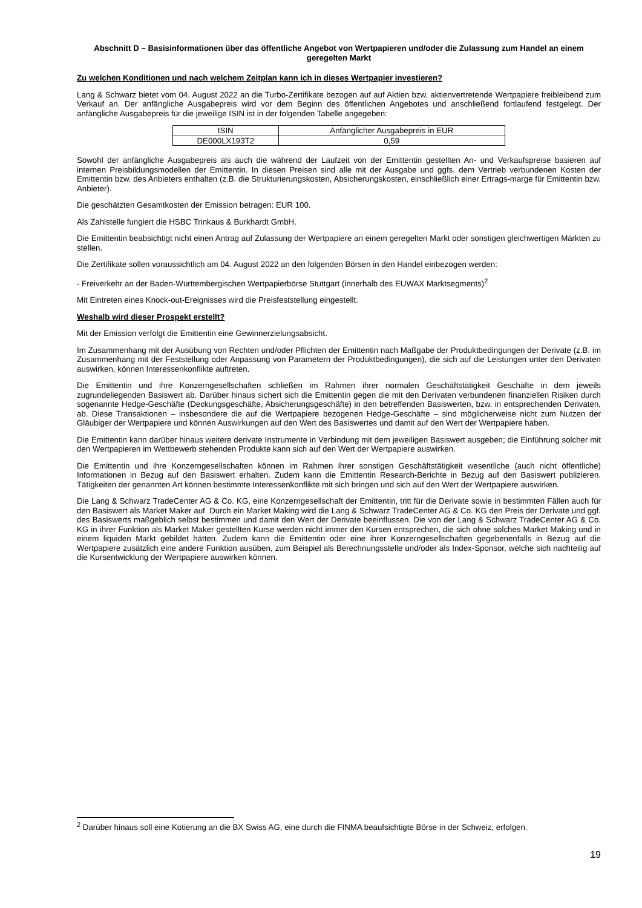Abschnitt D – Basisinformationen über das öffentliche Angebot von Wertpapieren und/oder die Zulassung zum Handel an einem geregelten Markt
Zu welchen Konditionen und nach welchem Zeitplan kann ich in dieses Wertpapier investieren?
Lang & Schwarz bietet vom 04. August 2022 an die Turbo-Zertifikate bezogen auf auf Aktien bzw. aktienvertretende Wertpapiere freibleibend zum Verkauf an. Der anfängliche Ausgabepreis wird vor dem Beginn des öffentlichen Angebotes und anschließend fortlaufend festgelegt. Der anfängliche Ausgabepreis für die jeweilige ISIN ist in der folgenden Tabelle angegeben:
| ISIN | Anfänglicher Ausgabepreis in EUR |
| --- | --- |
| DE000LX193T2 | 0,59 |
Sowohl der anfängliche Ausgabepreis als auch die während der Laufzeit von der Emittentin gestellten An- und Verkaufspreise basieren auf internen Preisbildungsmodellen der Emittentin. In diesen Preisen sind alle mit der Ausgabe und ggfs. dem Vertrieb verbundenen Kosten der Emittentin bzw. des Anbieters enthalten (z.B. die Strukturierungskosten, Absicherungskosten, einschließlich einer Ertrags-marge für Emittentin bzw. Anbieter).
Die geschätzten Gesamtkosten der Emission betragen: EUR 100.
Als Zahlstelle fungiert die HSBC Trinkaus & Burkhardt GmbH.
Die Emittentin beabsichtigt nicht einen Antrag auf Zulassung der Wertpapiere an einem geregelten Markt oder sonstigen gleichwertigen Märkten zu stellen.
Die Zertifikate sollen voraussichtlich am 04. August 2022 an den folgenden Börsen in den Handel einbezogen werden:
- Freiverkehr an der Baden-Württembergischen Wertpapierbörse Stuttgart (innerhalb des EUWAX Marktsegments)<sup>2</sup>
Mit Eintreten eines Knock-out-Ereignisses wird die Preisfeststellung eingestellt.
Weshalb wird dieser Prospekt erstellt?
Mit der Emission verfolgt die Emittentin eine Gewinnerzielungsabsicht.
Im Zusammenhang mit der Ausübung von Rechten und/oder Pflichten der Emittentin nach Maßgabe der Produktbedingungen der Derivate (z.B. im Zusammenhang mit der Feststellung oder Anpassung von Parametern der Produktbedingungen), die sich auf die Leistungen unter den Derivaten auswirken, können Interessenkonflikte auftreten.
Die Emittentin und ihre Konzerngesellschaften schließen im Rahmen ihrer normalen Geschäftstätigkeit Geschäfte in dem jeweils zugrundeliegenden Basiswert ab. Darüber hinaus sichert sich die Emittentin gegen die mit den Derivaten verbundenen finanziellen Risiken durch sogenannte Hedge-Geschäfte (Deckungsgeschäfte, Absicherungsgeschäfte) in den betreffenden Basiswerten, bzw. in entsprechenden Derivaten, ab. Diese Transaktionen – insbesondere die auf die Wertpapiere bezogenen Hedge-Geschäfte – sind möglicherweise nicht zum Nutzen der Gläubiger der Wertpapiere und können Auswirkungen auf den Wert des Basiswertes und damit auf den Wert der Wertpapiere haben.
Die Emittentin kann darüber hinaus weitere derivate Instrumente in Verbindung mit dem jeweiligen Basiswert ausgeben; die Einführung solcher mit den Wertpapieren im Wettbewerb stehenden Produkte kann sich auf den Wert der Wertpapiere auswirken.
Die Emittentin und ihre Konzerngesellschaften können im Rahmen ihrer sonstigen Geschäftstätigkeit wesentliche (auch nicht öffentliche) Informationen in Bezug auf den Basiswert erhalten. Zudem kann die Emittentin Research-Berichte in Bezug auf den Basiswert publizieren. Tätigkeiten der genannten Art können bestimmte Interessenkonflikte mit sich bringen und sich auf den Wert der Wertpapiere auswirken.
Die Lang & Schwarz TradeCenter AG & Co. KG, eine Konzerngesellschaft der Emittentin, tritt für die Derivate sowie in bestimmten Fällen auch für den Basiswert als Market Maker auf. Durch ein Market Making wird die Lang & Schwarz TradeCenter AG & Co. KG den Preis der Derivate und ggf. des Basiswerts maßgeblich selbst bestimmen und damit den Wert der Derivate beeinflussen. Die von der Lang & Schwarz TradeCenter AG & Co. KG in ihrer Funktion als Market Maker gestellten Kurse werden nicht immer den Kursen entsprechen, die sich ohne solches Market Making und in einem liquiden Markt gebildet hätten. Zudem kann die Emittentin oder eine ihrer Konzerngesellschaften gegebenenfalls in Bezug auf die Wertpapiere zusätzlich eine andere Funktion ausüben, zum Beispiel als Berechnungsstelle und/oder als Index-Sponsor, welche sich nachteilig auf die Kursentwicklung der Wertpapiere auswirken können.
<sup>2</sup> Darüber hinaus soll eine Kotierung an die BX Swiss AG, eine durch die FINMA beaufsichtigte Börse in der Schweiz, erfolgen.
19